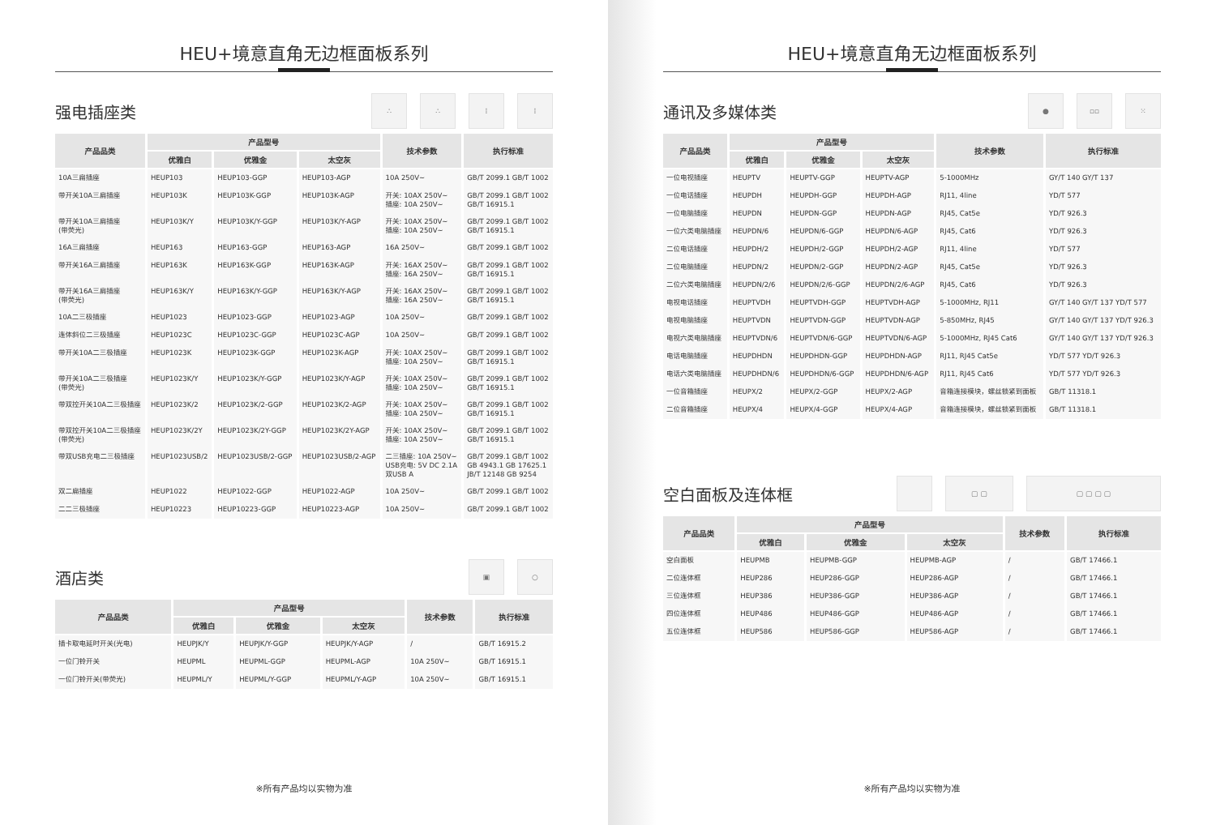HEU+境意直角无边框面板系列
强电插座类
∴ ∴ ⁞ ⁞
| 产品品类 | 产品型号 | | | 技术参数 | 执行标准 |
| --- | --- | --- | --- | --- | --- |
| | 优雅白 | 优雅金 | 太空灰 | | |
| 10A三扁插座 | HEUP103 | HEUP103-GGP | HEUP103-AGP | 10A 250V~ | GB/T 2099.1 GB/T 1002 |
| 带开关10A三扁插座 | HEUP103K | HEUP103K-GGP | HEUP103K-AGP | 开关: 10AX 250V~ 插座: 10A 250V~ | GB/T 2099.1 GB/T 1002 GB/T 16915.1 |
| 带开关10A三扁插座 (带荧光) | HEUP103K/Y | HEUP103K/Y-GGP | HEUP103K/Y-AGP | 开关: 10AX 250V~ 插座: 10A 250V~ | GB/T 2099.1 GB/T 1002 GB/T 16915.1 |
| 16A三扁插座 | HEUP163 | HEUP163-GGP | HEUP163-AGP | 16A 250V~ | GB/T 2099.1 GB/T 1002 |
| 带开关16A三扁插座 | HEUP163K | HEUP163K-GGP | HEUP163K-AGP | 开关: 16AX 250V~ 插座: 16A 250V~ | GB/T 2099.1 GB/T 1002 GB/T 16915.1 |
| 带开关16A三扁插座 (带荧光) | HEUP163K/Y | HEUP163K/Y-GGP | HEUP163K/Y-AGP | 开关: 16AX 250V~ 插座: 16A 250V~ | GB/T 2099.1 GB/T 1002 GB/T 16915.1 |
| 10A二三极插座 | HEUP1023 | HEUP1023-GGP | HEUP1023-AGP | 10A 250V~ | GB/T 2099.1 GB/T 1002 |
| 连体斜位二三极插座 | HEUP1023C | HEUP1023C-GGP | HEUP1023C-AGP | 10A 250V~ | GB/T 2099.1 GB/T 1002 |
| 带开关10A二三极插座 | HEUP1023K | HEUP1023K-GGP | HEUP1023K-AGP | 开关: 10AX 250V~ 插座: 10A 250V~ | GB/T 2099.1 GB/T 1002 GB/T 16915.1 |
| 带开关10A二三极插座 (带荧光) | HEUP1023K/Y | HEUP1023K/Y-GGP | HEUP1023K/Y-AGP | 开关: 10AX 250V~ 插座: 10A 250V~ | GB/T 2099.1 GB/T 1002 GB/T 16915.1 |
| 带双控开关10A二三极插座 | HEUP1023K/2 | HEUP1023K/2-GGP | HEUP1023K/2-AGP | 开关: 10AX 250V~ 插座: 10A 250V~ | GB/T 2099.1 GB/T 1002 GB/T 16915.1 |
| 带双控开关10A二三极插座 (带荧光) | HEUP1023K/2Y | HEUP1023K/2Y-GGP | HEUP1023K/2Y-AGP | 开关: 10AX 250V~ 插座: 10A 250V~ | GB/T 2099.1 GB/T 1002 GB/T 16915.1 |
| 带双USB充电二三极插座 | HEUP1023USB/2 | HEUP1023USB/2-GGP | HEUP1023USB/2-AGP | 二三插座: 10A 250V~ USB充电: 5V DC 2.1A 双USB A | GB/T 2099.1 GB/T 1002 GB 4943.1 GB 17625.1 JB/T 12148 GB 9254 |
| 双二扁插座 | HEUP1022 | HEUP1022-GGP | HEUP1022-AGP | 10A 250V~ | GB/T 2099.1 GB/T 1002 |
| 二二三极插座 | HEUP10223 | HEUP10223-GGP | HEUP10223-AGP | 10A 250V~ | GB/T 2099.1 GB/T 1002 |
酒店类
▣ ○
| 产品品类 | 产品型号 | | | 技术参数 | 执行标准 |
| --- | --- | --- | --- | --- | --- |
| | 优雅白 | 优雅金 | 太空灰 | | |
| 插卡取电延时开关(光电) | HEUPJK/Y | HEUPJK/Y-GGP | HEUPJK/Y-AGP | / | GB/T 16915.2 |
| 一位门铃开关 | HEUPML | HEUPML-GGP | HEUPML-AGP | 10A 250V~ | GB/T 16915.1 |
| 一位门铃开关(带荧光) | HEUPML/Y | HEUPML/Y-GGP | HEUPML/Y-AGP | 10A 250V~ | GB/T 16915.1 |
※所有产品均以实物为准
HEU+境意直角无边框面板系列
通讯及多媒体类
● ▫▫ ⁙
| 产品品类 | 产品型号 | | | 技术参数 | 执行标准 |
| --- | --- | --- | --- | --- | --- |
| | 优雅白 | 优雅金 | 太空灰 | | |
| 一位电视插座 | HEUPTV | HEUPTV-GGP | HEUPTV-AGP | 5-1000MHz | GY/T 140 GY/T 137 |
| 一位电话插座 | HEUPDH | HEUPDH-GGP | HEUPDH-AGP | RJ11, 4line | YD/T 577 |
| 一位电脑插座 | HEUPDN | HEUPDN-GGP | HEUPDN-AGP | RJ45, Cat5e | YD/T 926.3 |
| 一位六类电脑插座 | HEUPDN/6 | HEUPDN/6-GGP | HEUPDN/6-AGP | RJ45, Cat6 | YD/T 926.3 |
| 二位电话插座 | HEUPDH/2 | HEUPDH/2-GGP | HEUPDH/2-AGP | RJ11, 4line | YD/T 577 |
| 二位电脑插座 | HEUPDN/2 | HEUPDN/2-GGP | HEUPDN/2-AGP | RJ45, Cat5e | YD/T 926.3 |
| 二位六类电脑插座 | HEUPDN/2/6 | HEUPDN/2/6-GGP | HEUPDN/2/6-AGP | RJ45, Cat6 | YD/T 926.3 |
| 电视电话插座 | HEUPTVDH | HEUPTVDH-GGP | HEUPTVDH-AGP | 5-1000MHz, RJ11 | GY/T 140 GY/T 137 YD/T 577 |
| 电视电脑插座 | HEUPTVDN | HEUPTVDN-GGP | HEUPTVDN-AGP | 5-850MHz, RJ45 | GY/T 140 GY/T 137 YD/T 926.3 |
| 电视六类电脑插座 | HEUPTVDN/6 | HEUPTVDN/6-GGP | HEUPTVDN/6-AGP | 5-1000MHz, RJ45 Cat6 | GY/T 140 GY/T 137 YD/T 926.3 |
| 电话电脑插座 | HEUPDHDN | HEUPDHDN-GGP | HEUPDHDN-AGP | RJ11, RJ45 Cat5e | YD/T 577 YD/T 926.3 |
| 电话六类电脑插座 | HEUPDHDN/6 | HEUPDHDN/6-GGP | HEUPDHDN/6-AGP | RJ11, RJ45 Cat6 | YD/T 577 YD/T 926.3 |
| 一位音箱插座 | HEUPX/2 | HEUPX/2-GGP | HEUPX/2-AGP | 音箱连接模块，螺丝锁紧到面板 | GB/T 11318.1 |
| 二位音箱插座 | HEUPX/4 | HEUPX/4-GGP | HEUPX/4-AGP | 音箱连接模块，螺丝锁紧到面板 | GB/T 11318.1 |
空白面板及连体框
▢ ▢ ▢ ▢ ▢ ▢
| 产品品类 | 产品型号 | | | 技术参数 | 执行标准 |
| --- | --- | --- | --- | --- | --- |
| | 优雅白 | 优雅金 | 太空灰 | | |
| 空白面板 | HEUPMB | HEUPMB-GGP | HEUPMB-AGP | / | GB/T 17466.1 |
| 二位连体框 | HEUP286 | HEUP286-GGP | HEUP286-AGP | / | GB/T 17466.1 |
| 三位连体框 | HEUP386 | HEUP386-GGP | HEUP386-AGP | / | GB/T 17466.1 |
| 四位连体框 | HEUP486 | HEUP486-GGP | HEUP486-AGP | / | GB/T 17466.1 |
| 五位连体框 | HEUP586 | HEUP586-GGP | HEUP586-AGP | / | GB/T 17466.1 |
※所有产品均以实物为准